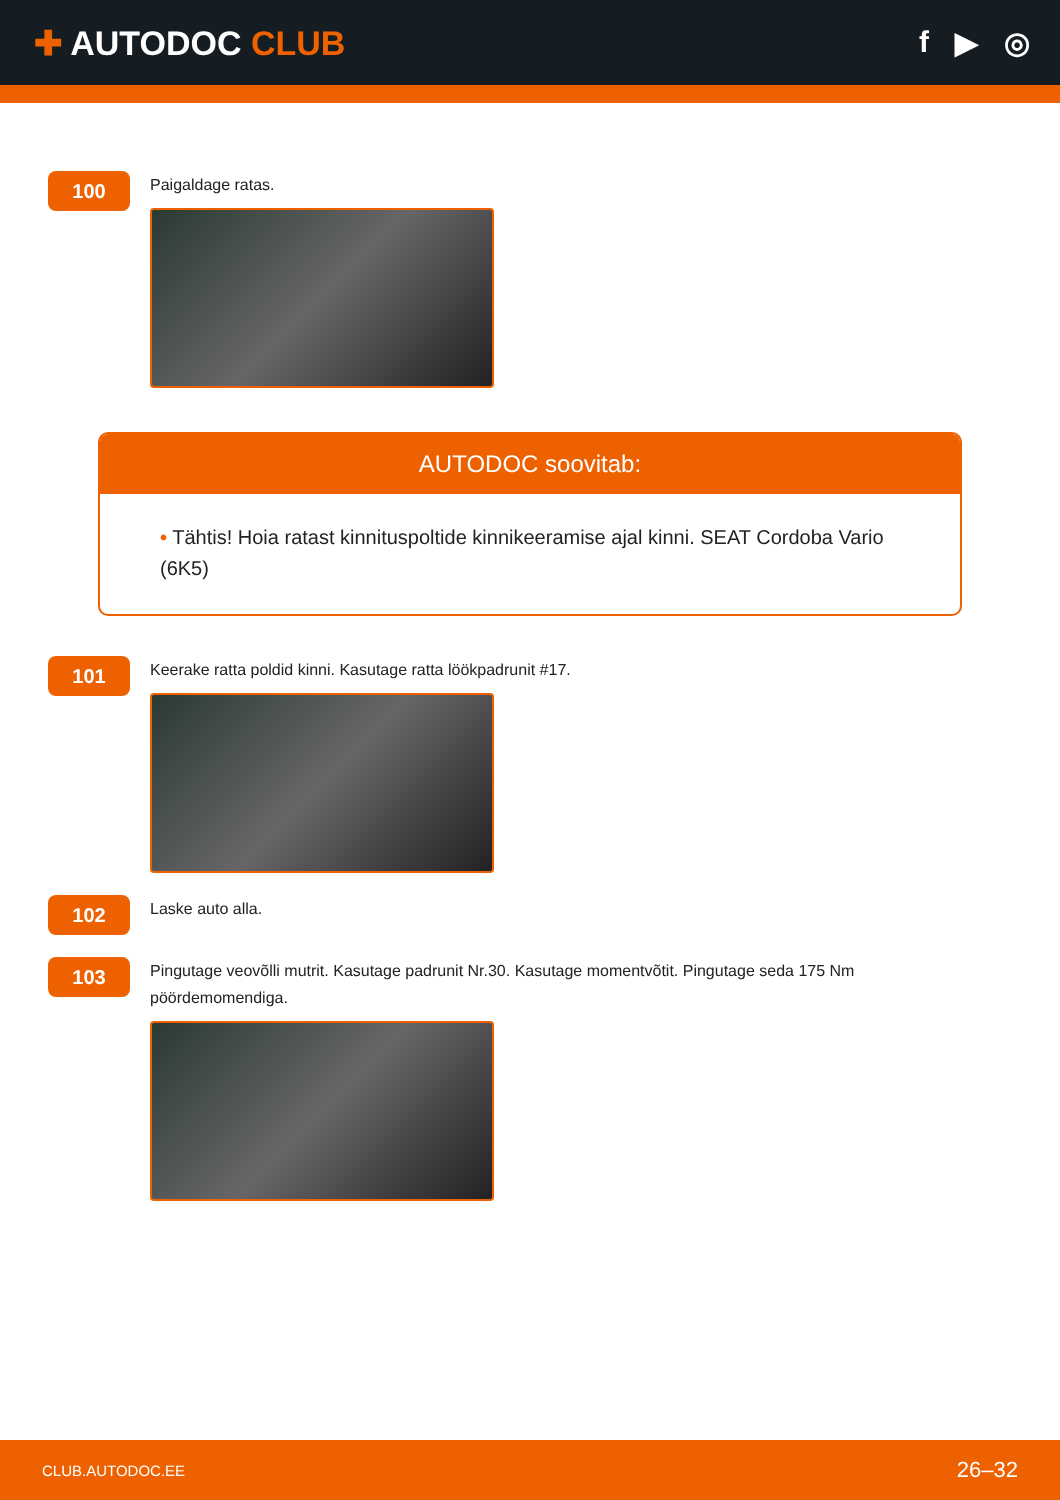✚ AUTODOC CLUB f ▶ ◎
100
Paigaldage ratas.
AUTODOC soovitab:
• Tähtis! Hoia ratast kinnituspoltide kinnikeeramise ajal kinni. SEAT Cordoba Vario (6K5)
101
Keerake ratta poldid kinni. Kasutage ratta löökpadrunit #17.
102
Laske auto alla.
103
Pingutage veovõlli mutrit. Kasutage padrunit Nr.30. Kasutage momentvõtit. Pingutage seda 175 Nm pöördemomendiga.
CLUB.AUTODOC.EE 26–32